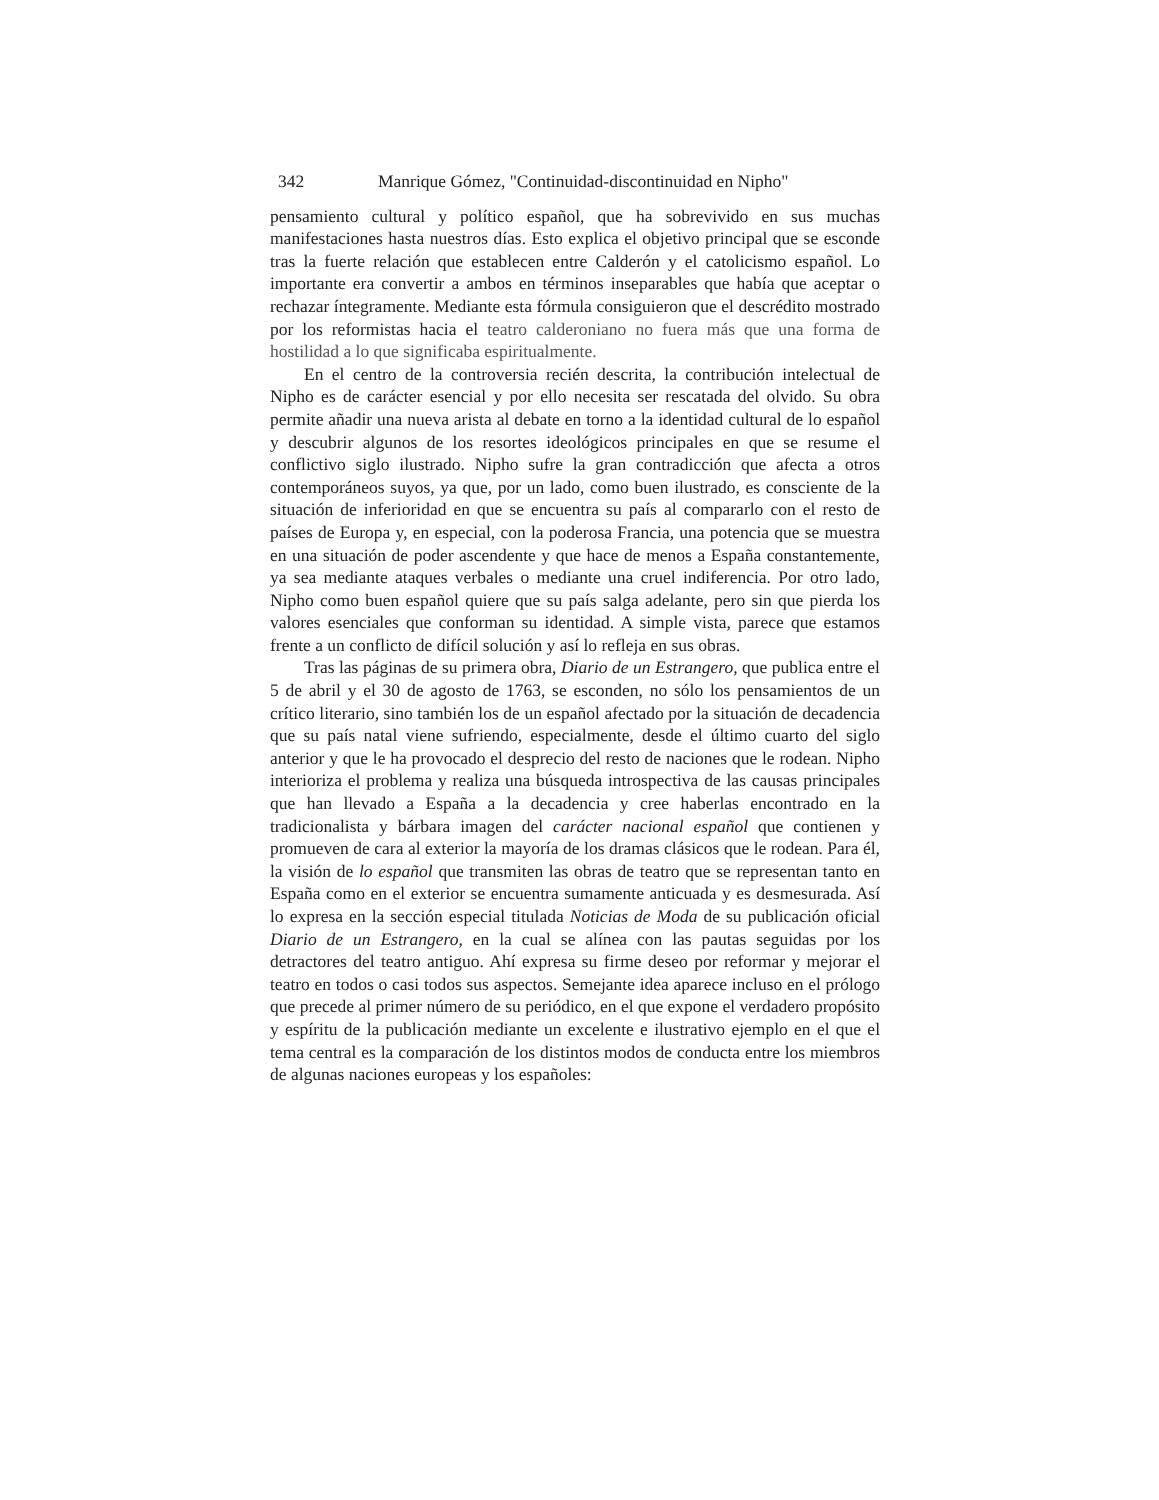342 Manrique Gómez, "Continuidad-discontinuidad en Nipho"
pensamiento cultural y político español, que ha sobrevivido en sus muchas manifestaciones hasta nuestros días. Esto explica el objetivo principal que se esconde tras la fuerte relación que establecen entre Calderón y el catolicismo español. Lo importante era convertir a ambos en términos inseparables que había que aceptar o rechazar íntegramente. Mediante esta fórmula consiguieron que el descrédito mostrado por los reformistas hacia el teatro calderoniano no fuera más que una forma de hostilidad a lo que significaba espiritualmente.
En el centro de la controversia recién descrita, la contribución intelectual de Nipho es de carácter esencial y por ello necesita ser rescatada del olvido. Su obra permite añadir una nueva arista al debate en torno a la identidad cultural de lo español y descubrir algunos de los resortes ideológicos principales en que se resume el conflictivo siglo ilustrado. Nipho sufre la gran contradicción que afecta a otros contemporáneos suyos, ya que, por un lado, como buen ilustrado, es consciente de la situación de inferioridad en que se encuentra su país al compararlo con el resto de países de Europa y, en especial, con la poderosa Francia, una potencia que se muestra en una situación de poder ascendente y que hace de menos a España constantemente, ya sea mediante ataques verbales o mediante una cruel indiferencia. Por otro lado, Nipho como buen español quiere que su país salga adelante, pero sin que pierda los valores esenciales que conforman su identidad. A simple vista, parece que estamos frente a un conflicto de difícil solución y así lo refleja en sus obras.
Tras las páginas de su primera obra, Diario de un Estrangero, que publica entre el 5 de abril y el 30 de agosto de 1763, se esconden, no sólo los pensamientos de un crítico literario, sino también los de un español afectado por la situación de decadencia que su país natal viene sufriendo, especialmente, desde el último cuarto del siglo anterior y que le ha provocado el desprecio del resto de naciones que le rodean. Nipho interioriza el problema y realiza una búsqueda introspectiva de las causas principales que han llevado a España a la decadencia y cree haberlas encontrado en la tradicionalista y bárbara imagen del carácter nacional español que contienen y promueven de cara al exterior la mayoría de los dramas clásicos que le rodean. Para él, la visión de lo español que transmiten las obras de teatro que se representan tanto en España como en el exterior se encuentra sumamente anticuada y es desmesurada. Así lo expresa en la sección especial titulada Noticias de Moda de su publicación oficial Diario de un Estrangero, en la cual se alínea con las pautas seguidas por los detractores del teatro antiguo. Ahí expresa su firme deseo por reformar y mejorar el teatro en todos o casi todos sus aspectos. Semejante idea aparece incluso en el prólogo que precede al primer número de su periódico, en el que expone el verdadero propósito y espíritu de la publicación mediante un excelente e ilustrativo ejemplo en el que el tema central es la comparación de los distintos modos de conducta entre los miembros de algunas naciones europeas y los españoles: